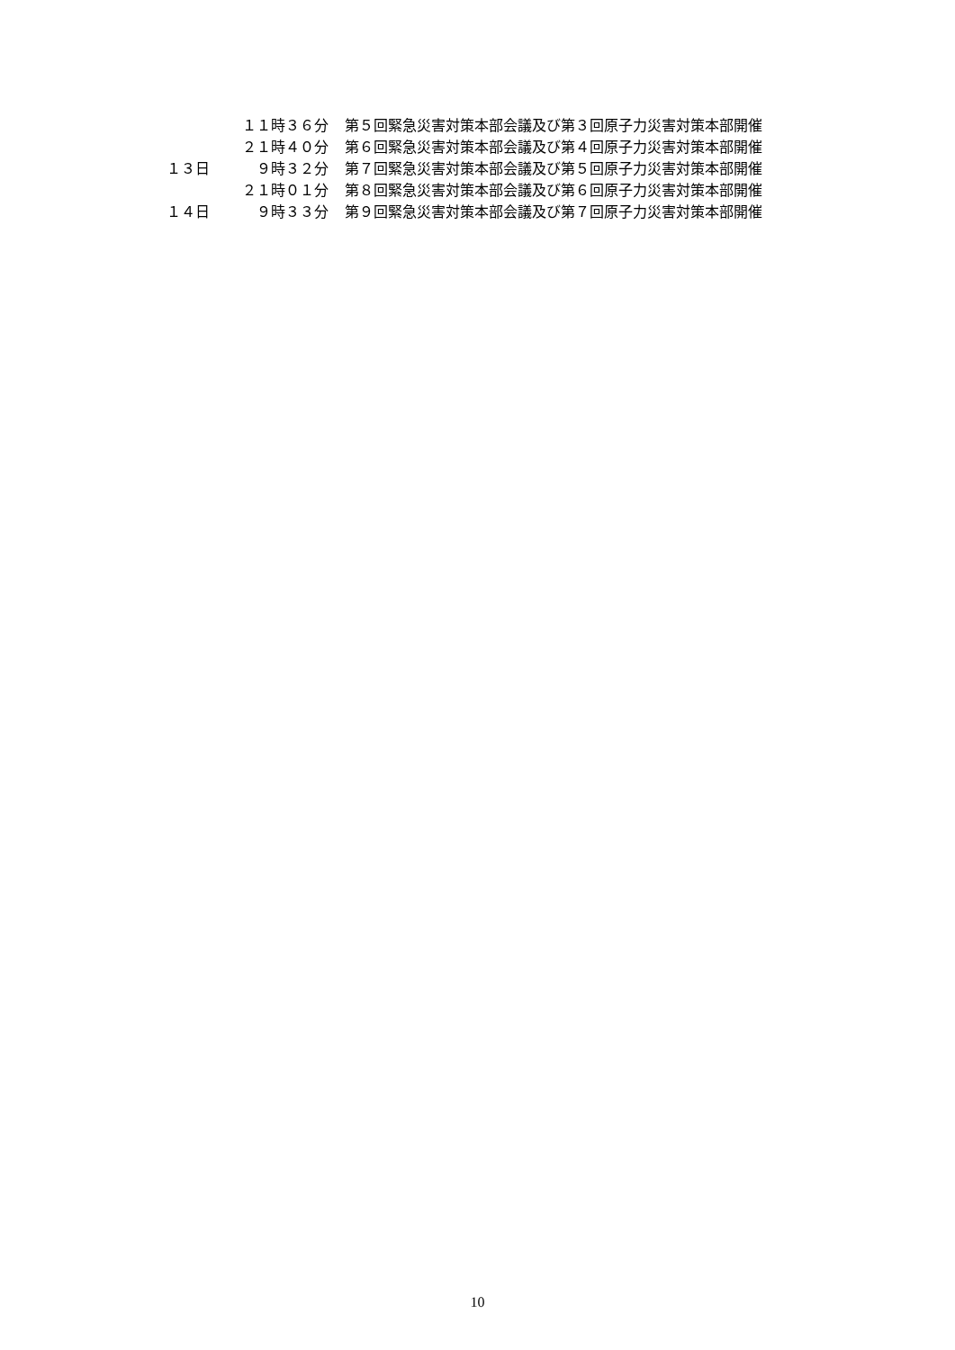| | １１時３６分 | 第５回緊急災害対策本部会議及び第３回原子力災害対策本部開催 |
| | ２１時４０分 | 第６回緊急災害対策本部会議及び第４回原子力災害対策本部開催 |
| １３日 | ９時３２分 | 第７回緊急災害対策本部会議及び第５回原子力災害対策本部開催 |
| | ２１時０１分 | 第８回緊急災害対策本部会議及び第６回原子力災害対策本部開催 |
| １４日 | ９時３３分 | 第９回緊急災害対策本部会議及び第７回原子力災害対策本部開催 |
10